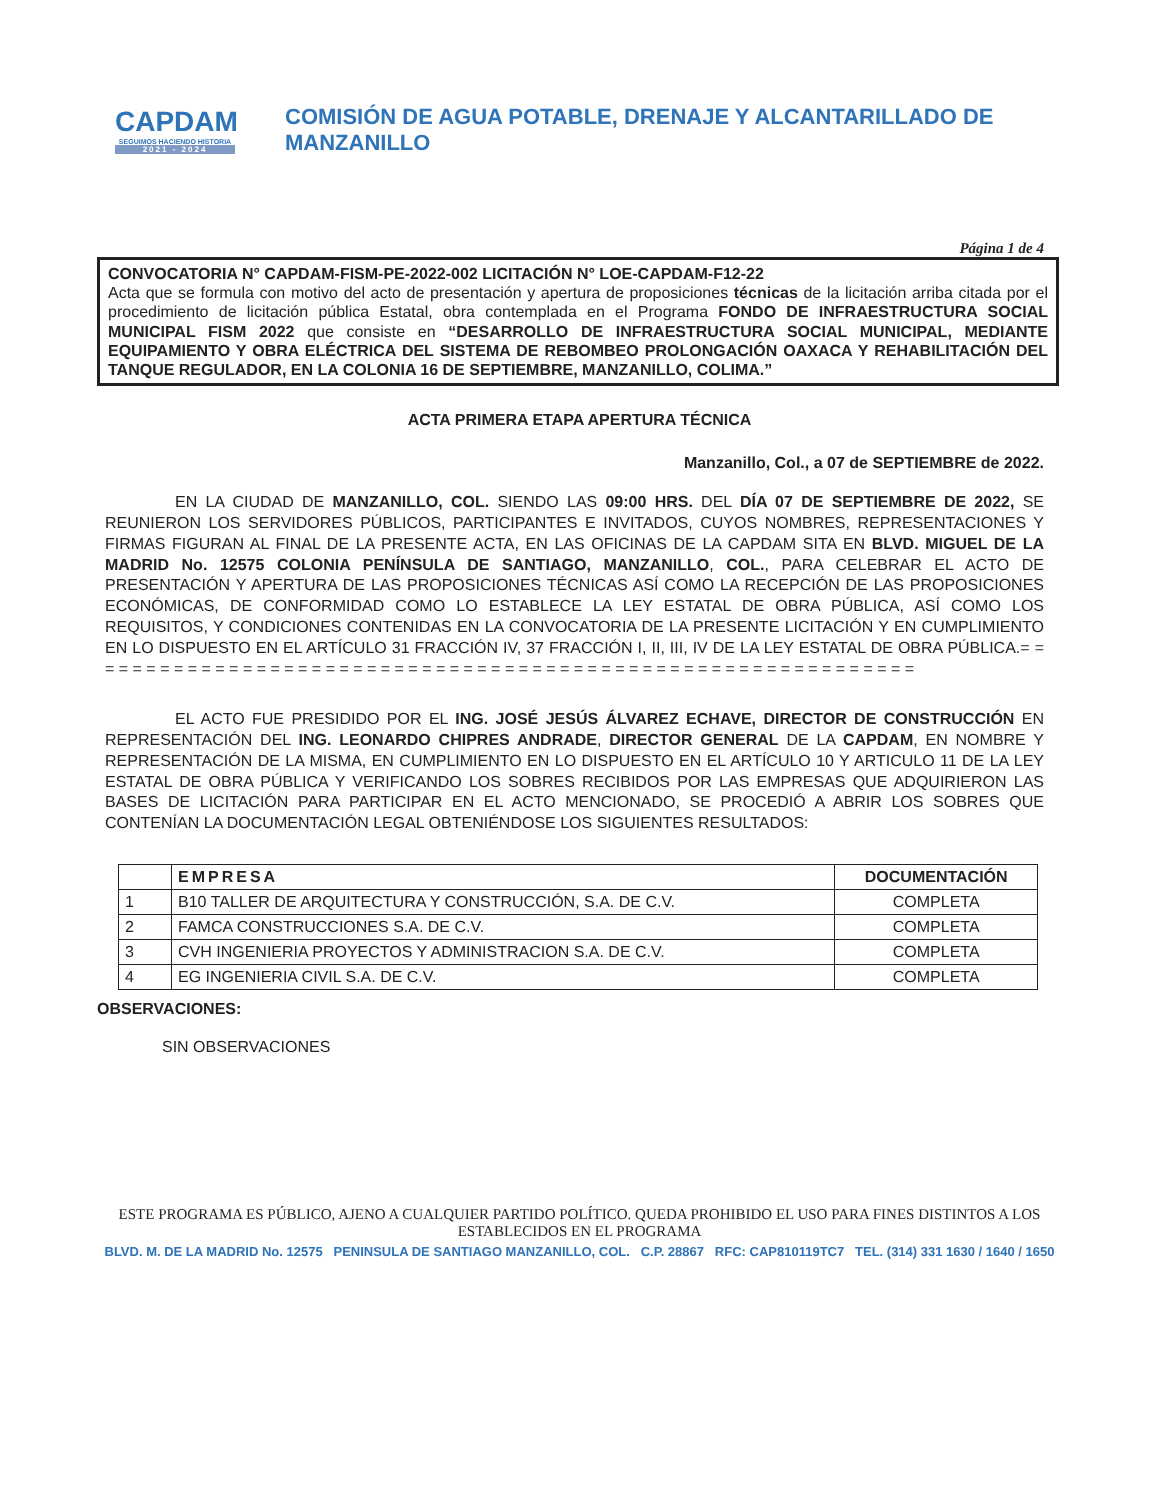CAPDAM
SEGUIMOS HACIENDO HISTORIA
2021 - 2024
COMISIÓN DE AGUA POTABLE, DRENAJE Y ALCANTARILLADO DE MANZANILLO
Página 1 de 4
CONVOCATORIA N° CAPDAM-FISM-PE-2022-002 LICITACIÓN N° LOE-CAPDAM-F12-22
Acta que se formula con motivo del acto de presentación y apertura de proposiciones técnicas de la licitación arriba citada por el procedimiento de licitación pública Estatal, obra contemplada en el Programa FONDO DE INFRAESTRUCTURA SOCIAL MUNICIPAL FISM 2022 que consiste en “DESARROLLO DE INFRAESTRUCTURA SOCIAL MUNICIPAL, MEDIANTE EQUIPAMIENTO Y OBRA ELÉCTRICA DEL SISTEMA DE REBOMBEO PROLONGACIÓN OAXACA Y REHABILITACIÓN DEL TANQUE REGULADOR, EN LA COLONIA 16 DE SEPTIEMBRE, MANZANILLO, COLIMA.”
ACTA PRIMERA ETAPA APERTURA TÉCNICA
Manzanillo, Col., a 07 de SEPTIEMBRE de 2022.
EN LA CIUDAD DE MANZANILLO, COL. SIENDO LAS 09:00 HRS. DEL DÍA 07 DE SEPTIEMBRE DE 2022, SE REUNIERON LOS SERVIDORES PÚBLICOS, PARTICIPANTES E INVITADOS, CUYOS NOMBRES, REPRESENTACIONES Y FIRMAS FIGURAN AL FINAL DE LA PRESENTE ACTA, EN LAS OFICINAS DE LA CAPDAM SITA EN BLVD. MIGUEL DE LA MADRID No. 12575 COLONIA PENÍNSULA DE SANTIAGO, MANZANILLO, COL., PARA CELEBRAR EL ACTO DE PRESENTACIÓN Y APERTURA DE LAS PROPOSICIONES TÉCNICAS ASÍ COMO LA RECEPCIÓN DE LAS PROPOSICIONES ECONÓMICAS, DE CONFORMIDAD COMO LO ESTABLECE LA LEY ESTATAL DE OBRA PÚBLICA, ASÍ COMO LOS REQUISITOS, Y CONDICIONES CONTENIDAS EN LA CONVOCATORIA DE LA PRESENTE LICITACIÓN Y EN CUMPLIMIENTO EN LO DISPUESTO EN EL ARTÍCULO 31 FRACCIÓN IV, 37 FRACCIÓN I, II, III, IV DE LA LEY ESTATAL DE OBRA PÚBLICA.= = = = = = = = = = = = = = = = = = = = = = = = = = = = = = = = = = = = = = = = = = = = = = = = = = = = = = = = = = = = =
EL ACTO FUE PRESIDIDO POR EL ING. JOSÉ JESÚS ÁLVAREZ ECHAVE, DIRECTOR DE CONSTRUCCIÓN EN REPRESENTACIÓN DEL ING. LEONARDO CHIPRES ANDRADE, DIRECTOR GENERAL DE LA CAPDAM, EN NOMBRE Y REPRESENTACIÓN DE LA MISMA, EN CUMPLIMIENTO EN LO DISPUESTO EN EL ARTÍCULO 10 Y ARTICULO 11 DE LA LEY ESTATAL DE OBRA PÚBLICA Y VERIFICANDO LOS SOBRES RECIBIDOS POR LAS EMPRESAS QUE ADQUIRIERON LAS BASES DE LICITACIÓN PARA PARTICIPAR EN EL ACTO MENCIONADO, SE PROCEDIÓ A ABRIR LOS SOBRES QUE CONTENÍAN LA DOCUMENTACIÓN LEGAL OBTENIÉNDOSE LOS SIGUIENTES RESULTADOS:
| | EMPRESA | DOCUMENTACIÓN |
| --- | --- | --- |
| 1 | B10 TALLER DE ARQUITECTURA Y CONSTRUCCIÓN, S.A. DE C.V. | COMPLETA |
| 2 | FAMCA CONSTRUCCIONES S.A. DE C.V. | COMPLETA |
| 3 | CVH INGENIERIA PROYECTOS Y ADMINISTRACION S.A. DE C.V. | COMPLETA |
| 4 | EG INGENIERIA CIVIL S.A. DE C.V. | COMPLETA |
OBSERVACIONES:
SIN OBSERVACIONES
ESTE PROGRAMA ES PÚBLICO, AJENO A CUALQUIER PARTIDO POLÍTICO. QUEDA PROHIBIDO EL USO PARA FINES DISTINTOS A LOS ESTABLECIDOS EN EL PROGRAMA
BLVD. M. DE LA MADRID No. 12575 PENINSULA DE SANTIAGO MANZANILLO, COL. C.P. 28867 RFC: CAP810119TC7 TEL. (314) 331 1630 / 1640 / 1650